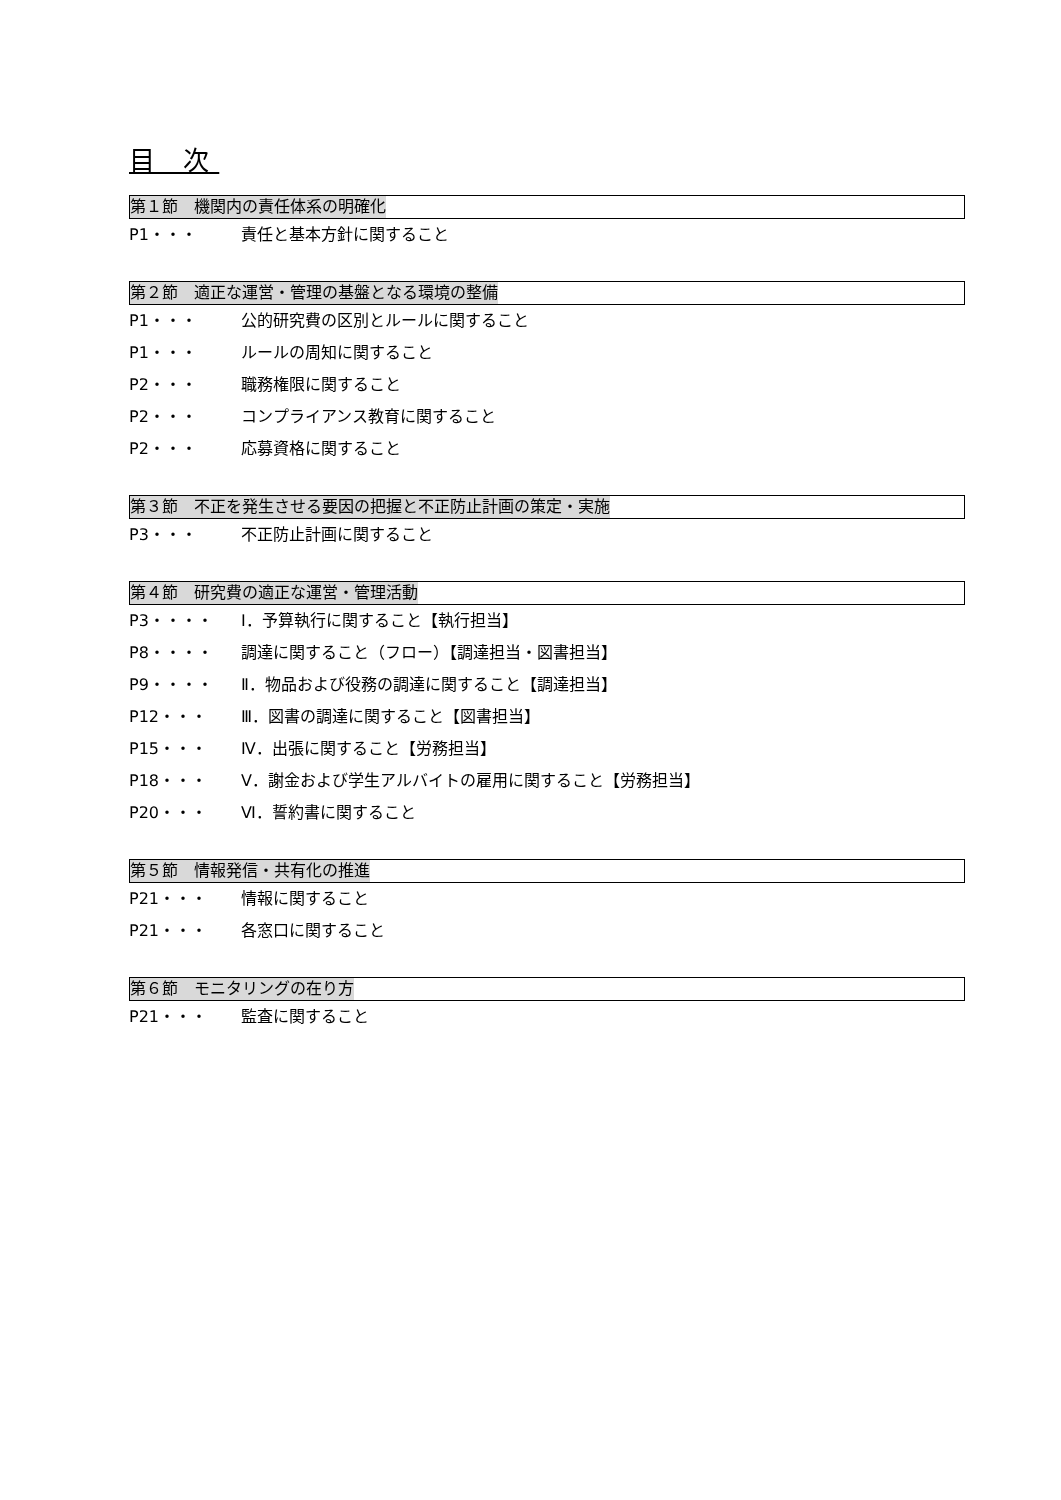目 次
第１節　機関内の責任体系の明確化
P1・・・ 責任と基本方針に関すること
第２節　適正な運営・管理の基盤となる環境の整備
P1・・・ 公的研究費の区別とルールに関すること
P1・・・ ルールの周知に関すること
P2・・・ 職務権限に関すること
P2・・・ コンプライアンス教育に関すること
P2・・・ 応募資格に関すること
第３節　不正を発生させる要因の把握と不正防止計画の策定・実施
P3・・・ 不正防止計画に関すること
第４節　研究費の適正な運営・管理活動
P3・・・・ Ⅰ．予算執行に関すること【執行担当】
P8・・・・ 調達に関すること（フロー）【調達担当・図書担当】
P9・・・・ Ⅱ．物品および役務の調達に関すること【調達担当】
P12・・・ Ⅲ．図書の調達に関すること【図書担当】
P15・・・ Ⅳ．出張に関すること【労務担当】
P18・・・ Ⅴ．謝金および学生アルバイトの雇用に関すること【労務担当】
P20・・・ Ⅵ．誓約書に関すること
第５節　情報発信・共有化の推進
P21・・・ 情報に関すること
P21・・・ 各窓口に関すること
第６節　モニタリングの在り方
P21・・・ 監査に関すること